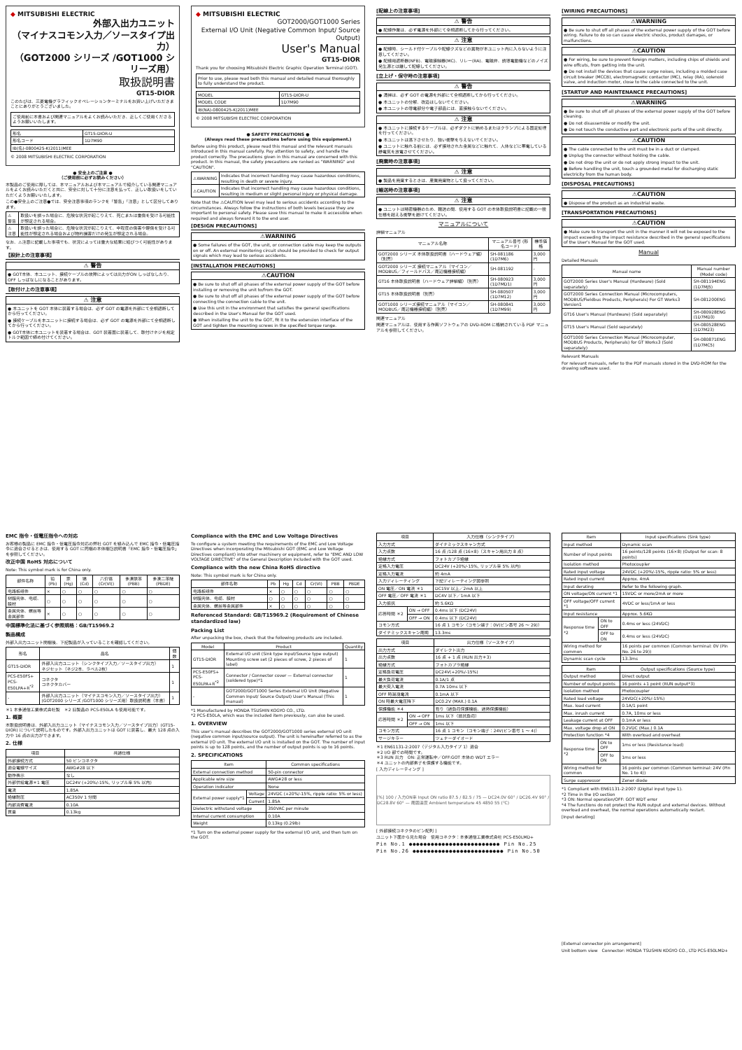◆ MITSUBISHI ELECTRIC
外部入出力ユニット
（マイナスコモン入力／ソースタイプ出力）
（GOT2000 シリーズ /GOT1000 シリーズ用）
取扱説明書
GT15-DIOR
このたびは、三菱電機グラフィックオペレーションターミナルをお買い上げいただきまことにありがとうございました。
ご使用前に本書および関連マニュアルをよくお読みいただき、正しくご使用くださるようお願いいたします。
| 形名 | GT15-DIOR-U |
| 形名コード | 1D7M90 |
| IB(名)-0800425-K(2011)MEE | |
© 2008 MITSUBISHI ELECTRIC CORPORATION
● 安全上のご注意 ●
（ご使用前に必ずお読みください）
本製品のご使用に際しては、本マニュアルおよび本マニュアルで紹介している関連マニュアルをよくお読みいただくと共に、安全に対して十分に注意を払って、正しい取扱いをしていただくようお願いいたします。
この●安全上のご注意●では、安全注意事項のランクを「警告」「注意」として区分してあります。
| ⚠ 警告 | 取扱いを誤った場合に、危険な状況が起こりえて、死亡または重傷を受ける可能性が想定される場合。 |
| ⚠ 注意 | 取扱いを誤った場合に、危険な状況が起こりえて、中程度の傷害や軽傷を受ける可能性が想定される場合および物的損害だけの発生が想定される場合。 |
なお、⚠注意に記載した事項でも、状況によっては重大な結果に結びつく可能性があります。
【設計上の注意事項】
⚠ 警告
● GOT本体、本ユニット、接続ケーブルの故障によっては出力がON しっぱなしたり、OFF しっぱなしになることがあります。
【取付け上の注意事項】
⚠ 注意
● 本ユニットを GOT 本体に装着する場合は、必ず GOT の電源を外部にて全相遮断してから行ってください。
● 接続ケーブルを本ユニットに接続する場合は、必ず GOT の電源を外部にて全相遮断してから行ってください。
● GOT本体に本ユニットを装着する場合は、GOT 装着面に装着して、取付けネジを規定トルク範囲で締め付けてください。
◆ MITSUBISHI ELECTRIC
GOT2000/GOT1000 Series
External I/O Unit (Negative Common Input/ Source Output)
User's Manual
GT15-DIOR
Thank you for choosing Mitsubishi Electric Graphic Operation Terminal (GOT).
Prior to use, please read both this manual and detailed manual thoroughly to fully understand the product.
| MODEL | GT15-DIOR-U |
| MODEL CODE | 1D7M90 |
| IB(NA)-0800425-K(2011)MEE | |
© 2008 MITSUBISHI ELECTRIC CORPORATION
● SAFETY PRECAUTIONS ●
(Always read these precautions before using this equipment.)
Before using this product, please read this manual and the relevant manuals introduced in this manual carefully. Pay attention to safety, and handle the product correctly. The precautions given in this manual are concerned with this product. In this manual, the safety precautions are ranked as "WARNING" and "CAUTION".
| ⚠WARNING | Indicates that incorrect handling may cause hazardous conditions, resulting in death or severe injury. |
| ⚠CAUTION | Indicates that incorrect handling may cause hazardous conditions, resulting in medium or slight personal injury or physical damage. |
Note that the ⚠CAUTION level may lead to serious accidents according to the circumstances. Always follow the instructions of both levels because they are important to personal safety. Please save this manual to make it accessible when required and always forward it to the end user.
[DESIGN PRECAUTIONS]
⚠WARNING
● Some failures of the GOT, the unit, or connection cable may keep the outputs on or off. An external monitoring circuit should be provided to check for output signals which may lead to serious accidents.
[INSTALLATION PRECAUTIONS]
⚠CAUTION
● Be sure to shut off all phases of the external power supply of the GOT before installing or removing the unit to/from the GOT.
● Be sure to shut off all phases of the external power supply of the GOT before connecting the connection cable to the unit.
● Use this unit in the environment that satisfies the general specifications described in the User's Manual for the GOT used.
● When installing the unit to the GOT, fit it to the extension interface of the GOT and tighten the mounting screws in the specified torque range.
[配線上の注意事項]
⚠ 警告
● 配線作業は、必ず電源を外部にて全相遮断してから行ってください。
⚠ 注意
● 配線時、シールド付ケーブルや配線クズなどの異物が本ユニット内に入らないように注意してください。
● 配線用遮断器(NFB)、電磁接触器(MC)、リレー(RA)、電磁弁、誘導電動機などのノイズ発生源とは離して配線してください。
[立上げ・保守時の注意事項]
⚠ 警告
● 清掃は、必ず GOT の電源を外部にて全相遮断してから行ってください。
● 本ユニットの分解、改造はしないでください。
● 本ユニットの導電部分や電子部品には、直接触らないでください。
⚠ 注意
● 本ユニットに接続するケーブルは、必ずダクトに納めるまたはクランプによる固定処理を行ってください。
● 本ユニットは落下させたり、強い衝撃を与えないでください。
● ユニットに触れる前には、必ず接地された金属などに触れて、人体などに帯電している静電気を放電させてください。
[廃棄時の注意事項]
⚠ 注意
● 製品を廃棄するときは、産業廃棄物として扱ってください。
[輸送時の注意事項]
⚠ 注意
● ユニットは精密機器のため、輸送の間、使用する GOT の本体取扱説明書に記載の一般仕様を超える衝撃を避けてください。
マニュアルについて
詳細マニュアル
| マニュアル名称 | マニュアル番号 (形名コード) | 標準価格 |
| --- | --- | --- |
| GOT2000 シリーズ 本体取扱説明書（ハードウェア編）（別売） | SH-081186 (1D7M6) | 3,000 円 |
| GOT2000 シリーズ 接続マニュアル（マイコン／MODBUS／フィールドバス／周辺機器接続編） | SH-081192 | - |
| GT16 本体取扱説明書（ハードウェア詳細編）（別売） | SH-080923 (1D7MD1) | 3,000 円 |
| GT15 本体取扱説明書（別売） | SH-080507 (1D7M12) | 3,000 円 |
| GOT1000 シリーズ接続マニュアル（マイコン／MODBUS／周辺機器接続編）（別売） | SH-080841 (1D7M99) | 3,000 円 |
関連マニュアル
関連マニュアルは、使用する作画ソフトウェアの DVD-ROM に格納されている PDF マニュアルを参照してください。
[WIRING PRECAUTIONS]
⚠WARNING
● Be sure to shut off all phases of the external power supply of the GOT before wiring. Failure to do so can cause electric shocks, product damages, or malfunctions.
⚠CAUTION
● For wiring, be sure to prevent foreign matters, including chips of shields and wire offcuts, from getting into the unit.
● Do not install the devices that cause surge noises, including a molded case circuit breaker (MCCB), electromagnetic contactor (MC), relay (RA), solenoid valve, and induction motor, close to the cable connected to the unit.
[STARTUP AND MAINTENANCE PRECAUTIONS]
⚠WARNING
● Be sure to shut off all phases of the external power supply of the GOT before cleaning.
● Do not disassemble or modify the unit.
● Do not touch the conductive part and electronic parts of the unit directly.
⚠CAUTION
● The cable connected to the unit must be in a duct or clamped.
● Unplug the connector without holding the cable.
● Do not drop the unit or do not apply strong impact to the unit.
● Before handling the unit, touch a grounded metal for discharging static electricity from the human body.
[DISPOSAL PRECAUTIONS]
⚠CAUTION
● Dispose of the product as an industrial waste.
[TRANSPORTATION PRECAUTIONS]
⚠CAUTION
● Make sure to transport the unit in the manner it will not be exposed to the impact exceeding the impact resistance described in the general specifications of the User's Manual for the GOT used.
Manual
Detailed Manuals
| Manual name | Manual number (Model code) |
| --- | --- |
| GOT2000 Series User's Manual (Hardware) (Sold separately) | SH-081194ENG (1D7MJ5) |
| GOT2000 Series Connection Manual (Microcomputers, MODBUS/Fieldbus Products, Peripherals) For GT Works3 Version1 | SH-081200ENG |
| GT16 User's Manual (Hardware) (Sold separately) | SH-080928ENG (1D7MD3) |
| GT15 User's Manual (Sold separately) | SH-080528ENG (1D7M23) |
| GOT1000 Series Connection Manual (Microcomputer, MODBUS Products, Peripherals) for GT Works3 (Sold separately) | SH-080871ENG (1D7MC5) |
Relevant Manuals
For relevant manuals, refer to the PDF manuals stored in the DVD-ROM for the drawing software used.
EMC 指令・低電圧指令への対応
お客様の製品に EMC 指令・低電圧指令対応の弊社 GOT を組み込んで EMC 指令・低電圧指令に適合させるときは、使用する GOT に同梱の本体梱包説明書「EMC 指令・低電圧指令」を参照してください。
改正中国 RoHS 対応について
Note: This symbol mark is for China only.
| 部件名称 | 铅 (Pb) | 汞 (Hg) | 镉 (Cd) | 六价铬 (Cr(VI)) | 多溴联苯 (PBB) | 多溴二苯醚 (PBDE) |
| --- | --- | --- | --- | --- | --- | --- |
| 电路板组件 | × | ○ | ○ | ○ | ○ | ○ |
| 树脂壳体、电缆、膜材 | ○ | ○ | ○ | ○ | ○ | ○ |
| 金属壳体、螺丝等金属部件 | × | ○ | ○ | ○ | ○ | ○ |
中国標準化法に基づく参照規格：GB/T15969.2
製品構成
外部入出力ユニット開梱後、下記製品が入っていることを確認してください。
| 形名 | 品名 | 個数 |
| --- | --- | --- |
| GT15-DIOR | 外部入出力ユニット（シンクタイプ入力／ソースタイプ出力） ネジセット（ネジ2本、ラベル2枚） | 1 |
| PCS-E50FS+ PCS-E50LPA+R<sup>*2</sup> | コネクタ コネクタカバー | 1 |
| - | 外部入出力ユニット（マイナスコモン入力／ソースタイプ出力）(GOT2000 シリーズ /GOT1000 シリーズ用）取扱説明書（本書） | 1 |
＊1 本多通信工業株式会社製　＊2 旧製品の PCS-E50LA も使用可能です。
1. 概要
本取扱説明書は、外部入出力ユニット（マイナスコモン入力／ソースタイプ出力）(GT15-DIOR) について説明したものです。外部入出力ユニットは GOT に装着し、最大 128 点の入力や 16 点の出力ができます。
2. 仕様
| 項目 | 共通仕様 |
| --- | --- |
| 外部接続方式 | 50 ピンコネクタ |
| 適合電線サイズ | AWG#28 以下 |
| 動作表示 | なし |
| 外部供給電源＊1 電圧 | DC24V (+20%/-15%, リップル率 5% 以内) |
| 電流 | 1.85A |
| 絶縁耐圧 | AC350V 1 分間 |
| 内部消費電流 | 0.10A |
| 質量 | 0.13kg |
Compliance with the EMC and Low Voltage Directives
To configure a system meeting the requirements of the EMC and Low Voltage Directives when incorporating the Mitsubishi GOT (EMC and Low Voltage Directives compliant) into other machinery or equipment, refer to "EMC AND LOW VOLTAGE DIRECTIVE" of the General Description included with the GOT used.
Compliance with the new China RoHS directive
Note: This symbol mark is for China only.
| 部件名称 | Pb | Hg | Cd | Cr(VI) | PBB | PBDE |
| --- | --- | --- | --- | --- | --- | --- |
| 电路板组件 | × | ○ | ○ | ○ | ○ | ○ |
| 树脂壳体、电缆、膜材 | ○ | ○ | ○ | ○ | ○ | ○ |
| 金属壳体、螺丝等金属部件 | × | ○ | ○ | ○ | ○ | ○ |
Referenced Standard: GB/T15969.2 (Requirement of Chinese standardized law)
Packing List
After unpacking the box, check that the following products are included.
| Model | Product | Quantity |
| --- | --- | --- |
| GT15-DIOR | External I/O unit (Sink type input/Source type output) Mounting screw set (2 pieces of screw, 2 pieces of label) | 1 |
| PCS-E50FS+ PCS-E50LPA+R<sup>*2</sup> | Connector / Connector cover — External connector (soldered type)*1 | 1 |
| - | GOT2000/GOT1000 Series External I/O Unit (Negative Common Input/ Source Output) User's Manual (This manual) | 1 |
*1 Manufactured by HONDA TSUSHIN KOGYO CO., LTD.
*2 PCS-E50LA, which was the included item previously, can also be used.
1. OVERVIEW
This user's manual describes the GOT2000/GOT1000 series external I/O unit (negative common input/source output). The unit is hereinafter referred to as the external I/O unit. The external I/O unit is installed on the GOT. The number of input points is up to 128 points, and the number of output points is up to 16 points.
2. SPECIFICATIONS
| Item | | Common specifications |
| --- | --- | --- |
| External connection method | | 50-pin connector |
| Applicable wire size | | AWG#28 or less |
| Operation indicator | | None |
| External power supply*1 | Voltage | 24VDC (+20%/-15%, ripple ratio: 5% or less) |
| | Current | 1.85A |
| Dielectric withstand voltage | | 350VAC per minute |
| Internal current consumption | | 0.10A |
| Weight | | 0.13kg (0.29lb) |
*1 Turn on the external power supply for the external I/O unit, and then turn on the GOT.
| 項目 | | 入力仕様（シンクタイプ） |
| --- | --- | --- |
| 入力方式 | | ダイナミックスキャン方式 |
| 入力点数 | | 16 点 /128 点 (16×8)（スキャン用出力 8 点） |
| 絶縁方式 | | フォトカプラ絶縁 |
| 定格入力電圧 | | DC24V (+20%/-15%, リップル率 5% 以内) |
| 定格入力電流 | | 約 4mA |
| 入力ディレーティング | | 下記ディレーティング図参照 |
| ON 電圧／ON 電流 ＊1 | | DC15V 以上／2mA 以上 |
| OFF 電圧／OFF 電流 ＊1 | | DC4V 以下／1mA 以下 |
| 入力抵抗 | | 約 5.6KΩ |
| 応答時間 ＊2 | ON → OFF | 0.4ms 以下 (DC24V) |
| | OFF → ON | 0.4ms 以下 (DC24V) |
| コモン方式 | | 16 点 1 コモン（コモン端子：0V(ピン番号 26 ～ 29)） |
| ダイナミックスキャン周期 | | 13.3ms |
| 項目 | | 出力仕様（ソースタイプ） |
| --- | --- | --- |
| 出力方式 | | ダイレクト出力 |
| 出力点数 | | 16 点 + 1 点 (RUN 出力＊3) |
| 絶縁方式 | | フォトカプラ絶縁 |
| 定格負荷電圧 | | DC24V(+20%/-15%) |
| 最大負荷電流 | | 0.1A/1 点 |
| 最大突入電流 | | 0.7A 10ms 以下 |
| OFF 時漏洩電流 | | 0.1mA 以下 |
| ON 時最大電圧降下 | | DC0.2V (MAX.) 0.1A |
| 保護機能 ＊4 | | 有り（過負荷保護機能、過熱保護機能） |
| 応答時間 ＊2 | ON → OFF | 1ms 以下（抵抗負荷） |
| | OFF → ON | 1ms 以下 |
| コモン方式 | | 16 点 1 コモン（コモン端子：24V(ピン番号 1 ～ 4)） |
| サージキラー | | ツェナーダイオード |
＊1 EN61131-2:2007（デジタル入力タイプ 1）適合
＊2 I/O 部での時間です。
＊3 RUN 出力　ON: 正常運転中／OFF:GOT 本体の WDT エラー
＊4 ユニットの内部素子を保護する機能です。
[ 入力ディレーティング ]
[%] 100 / 入力ON率 Input ON ratio 87.5 / 82.5 / 75 — DC24.0V 60° / DC26.4V 90° / DC28.8V 60° — 周囲温度 Ambient temperature 45 4850 55 (℃)
[ 外部接続コネクタのピン配列 ]
ユニット下面から見た場合　使用コネクタ：本多通信工業株式会社 PCS-E50LMD+
Pin No.1 ●●●●●●●●●●●●●●●●●●●●●●●●● Pin No.25
Pin No.26 ●●●●●●●●●●●●●●●●●●●●●●●●● Pin No.50
| Item | | Input specifications (Sink type) |
| --- | --- | --- |
| Input method | | Dynamic scan |
| Number of input points | | 16 points/128 points (16×8) (Output for scan: 8 points) |
| Isolation method | | Photocoupler |
| Rated input voltage | | 24VDC (+20%/-15%, ripple ratio: 5% or less) |
| Rated input current | | Approx. 4mA |
| Input derating | | Refer to the following graph. |
| ON voltage/ON current *1 | | 15VDC or more/2mA or more |
| OFF voltage/OFF current *1 | | 4VDC or less/1mA or less |
| Input resistance | | Approx. 5.6KΩ |
| Response time *2 | ON to OFF | 0.4ms or less (24VDC) |
| | OFF to ON | 0.4ms or less (24VDC) |
| Wiring method for common | | 16 points per common (Common terminal: 0V (Pin No. 26 to 29)) |
| Dynamic scan cycle | | 13.3ms |
| Item | | Output specifications (Source type) |
| --- | --- | --- |
| Output method | | Direct output |
| Number of output points | | 16 points +1 point (RUN output*3) |
| Isolation method | | Photocoupler |
| Rated load voltage | | 24VDC(+20%/-15%) |
| Max. load current | | 0.1A/1 point |
| Max. inrush current | | 0.7A, 10ms or less |
| Leakage current at OFF | | 0.1mA or less |
| Max. voltage drop at ON | | 0.2VDC (Max.) 0.1A |
| Protection function *4 | | With overload and overheat |
| Response time *2 | ON to OFF | 1ms or less (Resistance load) |
| | OFF to ON | 1ms or less |
| Wiring method for common | | 16 points per common (Common terminal: 24V (Pin No. 1 to 4)) |
| Surge suppressor | | Zener diode |
*1 Compliant with EN61131-2:2007 (Digital input type 1).
*2 Time in the I/O section
*3 ON: Normal operation/OFF: GOT WDT error
*4 The functions do not protect the RUN output and external devices. Without overload and overheat, the normal operations automatically restart.
[Input derating]
[External connector pin arrangement]
Unit bottom view　Connector: HONDA TSUSHIN KOGYO CO., LTD PCS-E50LMD+